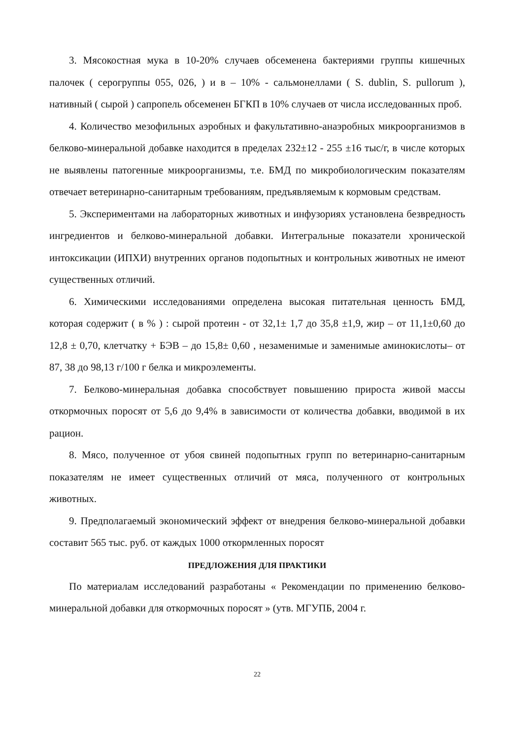3. Мясокостная мука в 10-20% случаев обсеменена бактериями группы кишечных палочек ( серогруппы 055, 026, ) и в – 10% - сальмонеллами ( S. dublin, S. pullorum ), нативный ( сырой ) сапропель обсеменен БГКП в 10% случаев от числа исследованных проб.
4. Количество мезофильных аэробных и факультативно-анаэробных микроорганизмов в белково-минеральной добавке находится в пределах 232±12 - 255 ±16 тыс/г, в числе которых не выявлены патогенные микроорганизмы, т.е. БМД по микробиологическим показателям отвечает ветеринарно-санитарным требованиям, предъявляемым к кормовым средствам.
5. Экспериментами на лабораторных животных и инфузориях установлена безвредность ингредиентов и белково-минеральной добавки. Интегральные показатели хронической интоксикации (ИПХИ) внутренних органов подопытных и контрольных животных не имеют существенных отличий.
6. Химическими исследованиями определена высокая питательная ценность БМД, которая содержит ( в % ) : сырой протеин - от 32,1± 1,7 до 35,8 ±1,9, жир – от 11,1±0,60 до 12,8 ± 0,70, клетчатку + БЭВ – до 15,8± 0,60 , незаменимые и заменимые аминокислоты– от 87, 38 до 98,13 г/100 г белка и микроэлементы.
7. Белково-минеральная добавка способствует повышению прироста живой массы откормочных поросят от 5,6 до 9,4% в зависимости от количества добавки, вводимой в их рацион.
8. Мясо, полученное от убоя свиней подопытных групп по ветеринарно-санитарным показателям не имеет существенных отличий от мяса, полученного от контрольных животных.
9. Предполагаемый экономический эффект от внедрения белково-минеральной добавки составит 565 тыс. руб. от каждых 1000 откормленных поросят
ПРЕДЛОЖЕНИЯ ДЛЯ ПРАКТИКИ
По материалам исследований разработаны « Рекомендации по применению белково-минеральной добавки для откормочных поросят » (утв. МГУПБ, 2004 г.
22